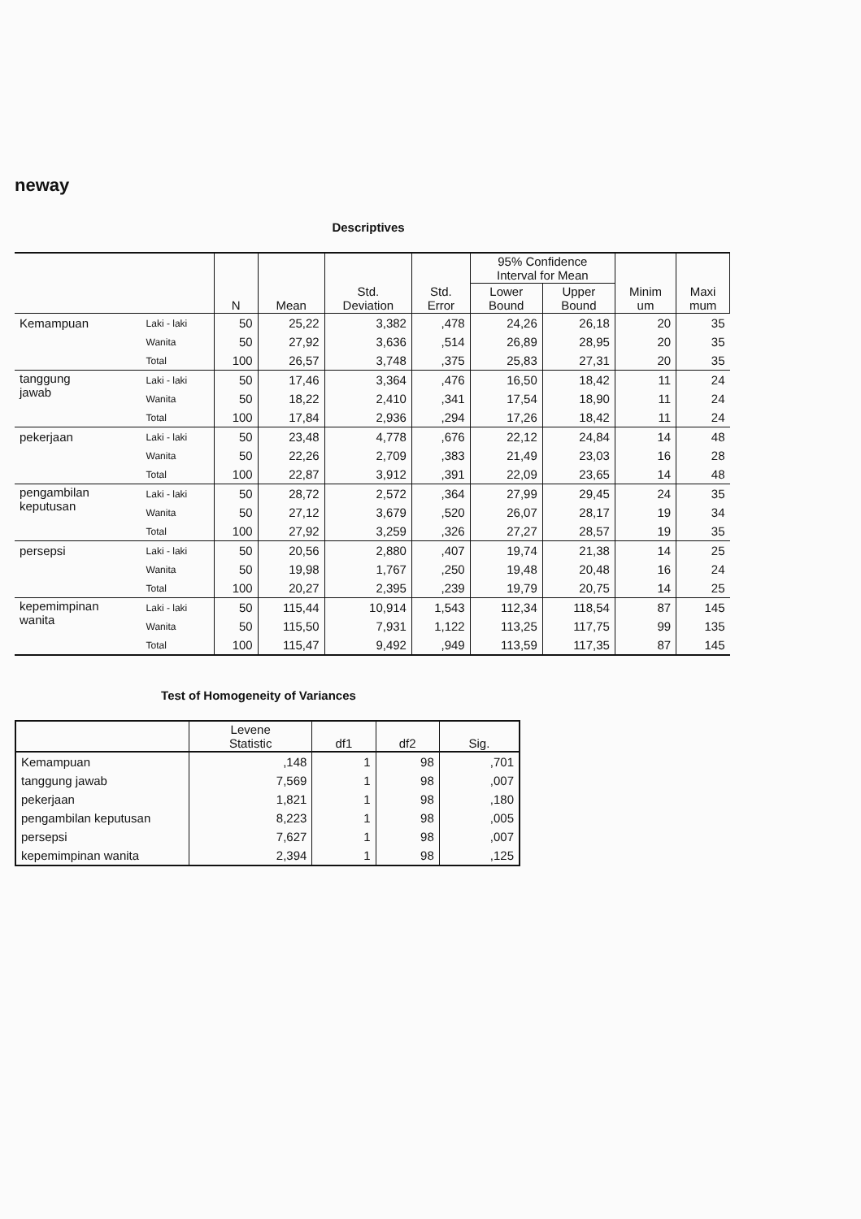neway
Descriptives
| | | N | Mean | Std. Deviation | Std. Error | 95% Confidence Interval for Mean | | Minim um | Maxi mum |
| --- | --- | --- | --- | --- | --- | --- | --- | --- | --- |
| | | | | | | Lower Bound | Upper Bound | | |
| Kemampuan | Laki - laki | 50 | 25,22 | 3,382 | ,478 | 24,26 | 26,18 | 20 | 35 |
| | Wanita | 50 | 27,92 | 3,636 | ,514 | 26,89 | 28,95 | 20 | 35 |
| | Total | 100 | 26,57 | 3,748 | ,375 | 25,83 | 27,31 | 20 | 35 |
| tanggung jawab | Laki - laki | 50 | 17,46 | 3,364 | ,476 | 16,50 | 18,42 | 11 | 24 |
| | Wanita | 50 | 18,22 | 2,410 | ,341 | 17,54 | 18,90 | 11 | 24 |
| | Total | 100 | 17,84 | 2,936 | ,294 | 17,26 | 18,42 | 11 | 24 |
| pekerjaan | Laki - laki | 50 | 23,48 | 4,778 | ,676 | 22,12 | 24,84 | 14 | 48 |
| | Wanita | 50 | 22,26 | 2,709 | ,383 | 21,49 | 23,03 | 16 | 28 |
| | Total | 100 | 22,87 | 3,912 | ,391 | 22,09 | 23,65 | 14 | 48 |
| pengambilan keputusan | Laki - laki | 50 | 28,72 | 2,572 | ,364 | 27,99 | 29,45 | 24 | 35 |
| | Wanita | 50 | 27,12 | 3,679 | ,520 | 26,07 | 28,17 | 19 | 34 |
| | Total | 100 | 27,92 | 3,259 | ,326 | 27,27 | 28,57 | 19 | 35 |
| persepsi | Laki - laki | 50 | 20,56 | 2,880 | ,407 | 19,74 | 21,38 | 14 | 25 |
| | Wanita | 50 | 19,98 | 1,767 | ,250 | 19,48 | 20,48 | 16 | 24 |
| | Total | 100 | 20,27 | 2,395 | ,239 | 19,79 | 20,75 | 14 | 25 |
| kepemimpinan wanita | Laki - laki | 50 | 115,44 | 10,914 | 1,543 | 112,34 | 118,54 | 87 | 145 |
| | Wanita | 50 | 115,50 | 7,931 | 1,122 | 113,25 | 117,75 | 99 | 135 |
| | Total | 100 | 115,47 | 9,492 | ,949 | 113,59 | 117,35 | 87 | 145 |
Test of Homogeneity of Variances
| | Levene Statistic | df1 | df2 | Sig. |
| --- | --- | --- | --- | --- |
| Kemampuan | ,148 | 1 | 98 | ,701 |
| tanggung jawab | 7,569 | 1 | 98 | ,007 |
| pekerjaan | 1,821 | 1 | 98 | ,180 |
| pengambilan keputusan | 8,223 | 1 | 98 | ,005 |
| persepsi | 7,627 | 1 | 98 | ,007 |
| kepemimpinan wanita | 2,394 | 1 | 98 | ,125 |